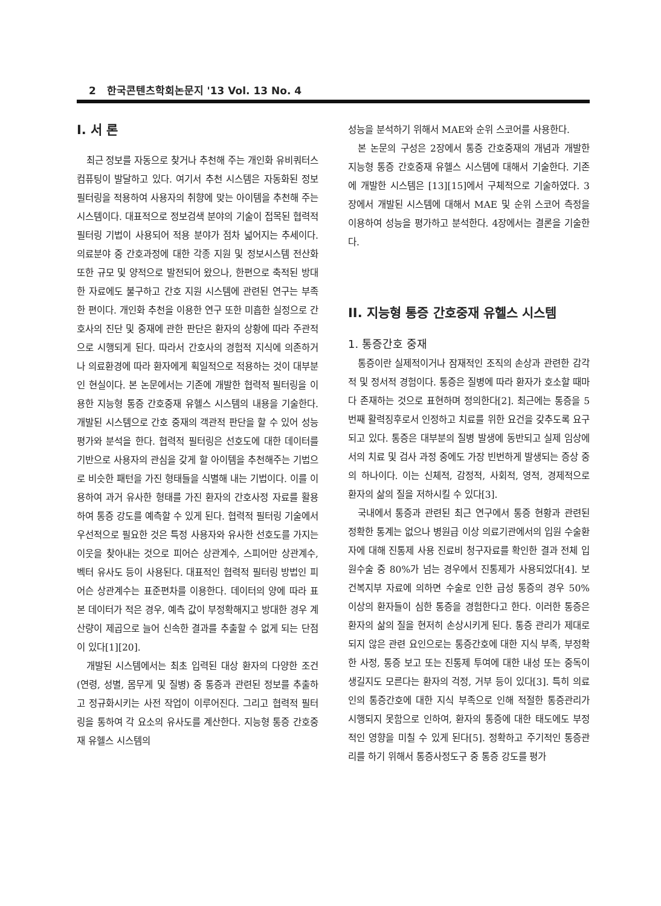2 한국콘텐츠학회논문지 '13 Vol. 13 No. 4
I. 서 론
최근 정보를 자동으로 찾거나 추천해 주는 개인화 유비쿼터스 컴퓨팅이 발달하고 있다. 여기서 추천 시스템은 자동화된 정보 필터링을 적용하여 사용자의 취향에 맞는 아이템을 추천해 주는 시스템이다. 대표적으로 정보검색 분야의 기술이 접목된 협력적 필터링 기법이 사용되어 적용 분야가 점차 넓어지는 추세이다. 의료분야 중 간호과정에 대한 각종 지원 및 정보시스템 전산화 또한 규모 및 양적으로 발전되어 왔으나, 한편으로 축적된 방대한 자료에도 불구하고 간호 지원 시스템에 관련된 연구는 부족한 편이다. 개인화 추천을 이용한 연구 또한 미흡한 실정으로 간호사의 진단 및 중재에 관한 판단은 환자의 상황에 따라 주관적으로 시행되게 된다. 따라서 간호사의 경험적 지식에 의존하거나 의료환경에 따라 환자에게 획일적으로 적용하는 것이 대부분인 현실이다. 본 논문에서는 기존에 개발한 협력적 필터링을 이용한 지능형 통증 간호중재 유헬스 시스템의 내용을 기술한다. 개발된 시스템으로 간호 중재의 객관적 판단을 할 수 있어 성능평가와 분석을 한다. 협력적 필터링은 선호도에 대한 데이터를 기반으로 사용자의 관심을 갖게 할 아이템을 추천해주는 기법으로 비슷한 패턴을 가진 형태들을 식별해 내는 기법이다. 이를 이용하여 과거 유사한 형태를 가진 환자의 간호사정 자료를 활용하여 통증 강도를 예측할 수 있게 된다. 협력적 필터링 기술에서 우선적으로 필요한 것은 특정 사용자와 유사한 선호도를 가지는 이웃을 찾아내는 것으로 피어슨 상관계수, 스피어만 상관계수, 벡터 유사도 등이 사용된다. 대표적인 협력적 필터링 방법인 피어슨 상관계수는 표준편차를 이용한다. 데이터의 양에 따라 표본 데이터가 적은 경우, 예측 값이 부정확해지고 방대한 경우 계산량이 제곱으로 늘어 신속한 결과를 추출할 수 없게 되는 단점이 있다[1][20].
개발된 시스템에서는 최초 입력된 대상 환자의 다양한 조건(연령, 성별, 몸무게 및 질병) 중 통증과 관련된 정보를 추출하고 정규화시키는 사전 작업이 이루어진다. 그리고 협력적 필터링을 통하여 각 요소의 유사도를 계산한다. 지능형 통증 간호중재 유헬스 시스템의
성능을 분석하기 위해서 MAE와 순위 스코어를 사용한다.
본 논문의 구성은 2장에서 통증 간호중재의 개념과 개발한 지능형 통증 간호중재 유헬스 시스템에 대해서 기술한다. 기존에 개발한 시스템은 [13][15]에서 구체적으로 기술하였다. 3장에서 개발된 시스템에 대해서 MAE 및 순위 스코어 측정을 이용하여 성능을 평가하고 분석한다. 4장에서는 결론을 기술한다.
II. 지능형 통증 간호중재 유헬스 시스템
1. 통증간호 중재
통증이란 실제적이거나 잠재적인 조직의 손상과 관련한 감각적 및 정서적 경험이다. 통증은 질병에 따라 환자가 호소할 때마다 존재하는 것으로 표현하며 정의한다[2]. 최근에는 통증을 5번째 활력징후로서 인정하고 치료를 위한 요건을 갖추도록 요구되고 있다. 통증은 대부분의 질병 발생에 동반되고 실제 임상에서의 치료 및 검사 과정 중에도 가장 빈번하게 발생되는 증상 중의 하나이다. 이는 신체적, 감정적, 사회적, 영적, 경제적으로 환자의 삶의 질을 저하시킬 수 있다[3].
국내에서 통증과 관련된 최근 연구에서 통증 현황과 관련된 정확한 통계는 없으나 병원급 이상 의료기관에서의 입원 수술환자에 대해 진통제 사용 진료비 청구자료를 확인한 결과 전체 입원수술 중 80%가 넘는 경우에서 진통제가 사용되었다[4]. 보건복지부 자료에 의하면 수술로 인한 급성 통증의 경우 50% 이상의 환자들이 심한 통증을 경험한다고 한다. 이러한 통증은 환자의 삶의 질을 현저히 손상시키게 된다. 통증 관리가 제대로 되지 않은 관련 요인으로는 통증간호에 대한 지식 부족, 부정확한 사정, 통증 보고 또는 진통제 투여에 대한 내성 또는 중독이 생길지도 모른다는 환자의 걱정, 거부 등이 있다[3]. 특히 의료인의 통증간호에 대한 지식 부족으로 인해 적절한 통증관리가 시행되지 못함으로 인하여, 환자의 통증에 대한 태도에도 부정적인 영향을 미칠 수 있게 된다[5]. 정확하고 주기적인 통증관리를 하기 위해서 통증사정도구 중 통증 강도를 평가